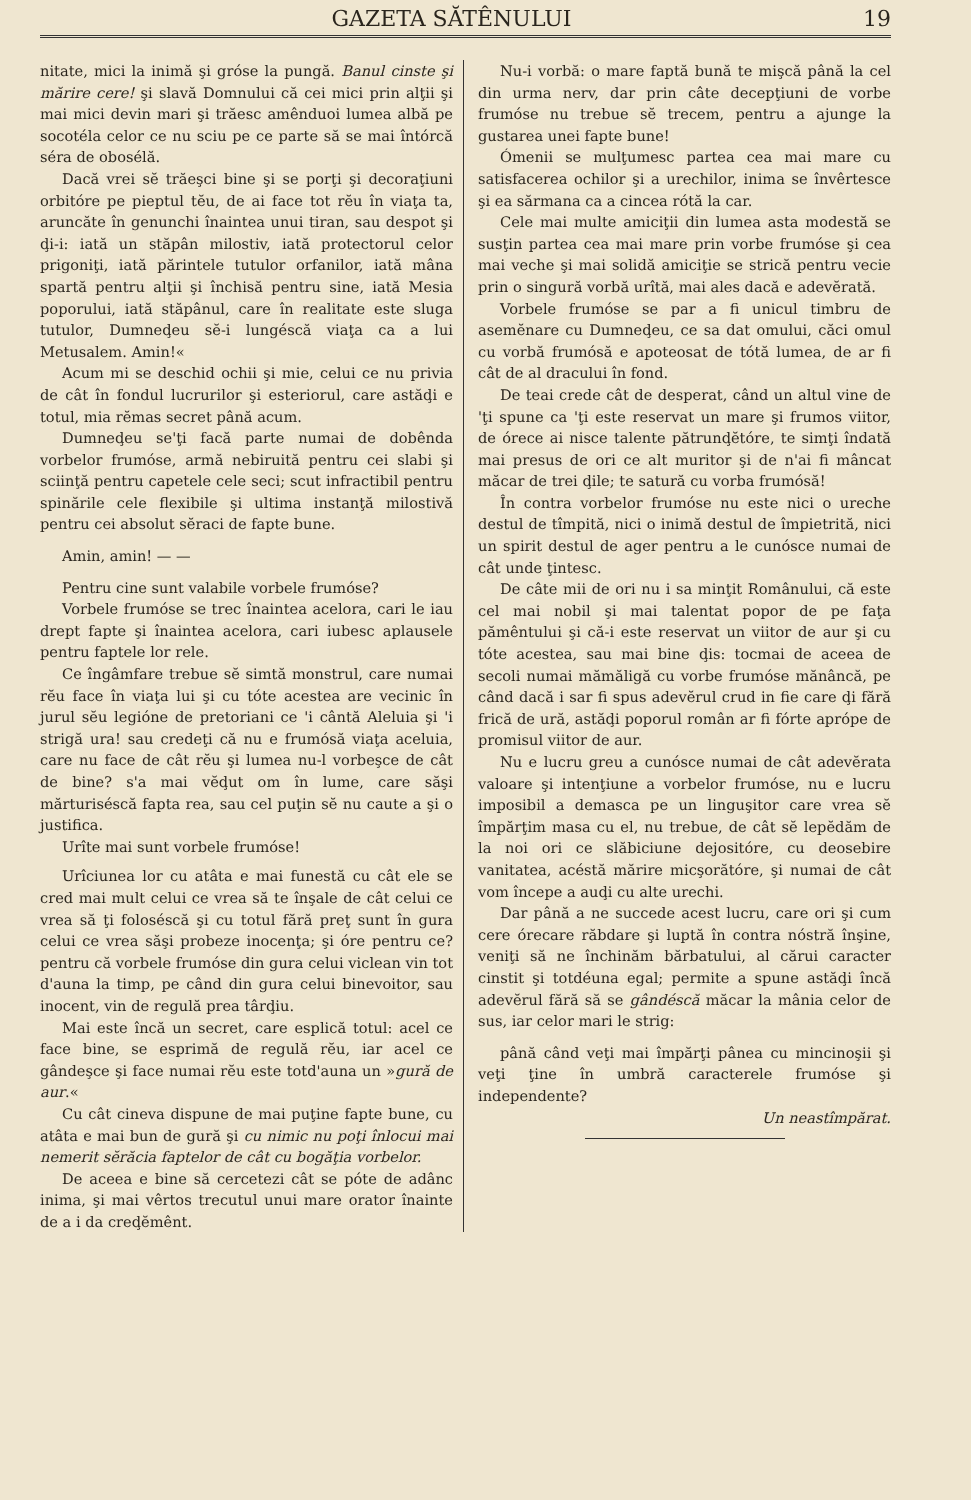GAZETA SĂTÊNULUI 19
nitate, mici la inimă şi gróse la pungă. Banul cinste şi mărire cere! şi slavă Domnului că cei mici prin alţii şi mai mici devin mari şi trăesc amênduoi lumea albă pe socotéla celor ce nu sciu pe ce parte să se mai întórcă séra de obosélă.
Dacă vrei sĕ trăeşci bine şi se porţi şi decoraţiuni orbitóre pe pieptul tĕu, de ai face tot rĕu în viaţa ta, aruncăte în genunchi înaintea unui tiran, sau despot şi ḑi-i: iată un stăpân milostiv, iată protectorul celor prigoniţi, iată părintele tutulor orfanilor, iată mâna spartă pentru alţii şi închisă pentru sine, iată Mesia poporului, iată stăpânul, care în realitate este sluga tutulor, Dumneḑeu sĕ-i lungéscă viaţa ca a lui Metusalem. Amin!«
Acum mi se deschid ochii şi mie, celui ce nu privia de cât în fondul lucrurilor şi esteriorul, care astăḑi e totul, mia rĕmas secret până acum.
Dumneḑeu se'ţi facă parte numai de dobênda vorbelor frumóse, armă nebiruită pentru cei slabi şi sciinţă pentru capetele cele seci; scut infractibil pentru spinările cele flexibile şi ultima instanţă milostivă pentru cei absolut sĕraci de fapte bune.
Amin, amin! — —
Pentru cine sunt valabile vorbele frumóse?
Vorbele frumóse se trec înaintea acelora, cari le iau drept fapte şi înaintea acelora, cari iubesc aplausele pentru faptele lor rele.
Ce îngâmfare trebue sĕ simtă monstrul, care numai rĕu face în viaţa lui şi cu tóte acestea are vecinic în jurul sĕu legióne de pretoriani ce 'i cântă Aleluia şi 'i strigă ura! sau credeţi că nu e frumósă viaţa aceluia, care nu face de cât rĕu şi lumea nu-l vorbeşce de cât de bine? s'a mai vĕḑut om în lume, care săşi mărturiséscă fapta rea, sau cel puţin sĕ nu caute a şi o justifica.
Urîte mai sunt vorbele frumóse!
Urîciunea lor cu atâta e mai funestă cu cât ele se cred mai mult celui ce vrea să te înşale de cât celui ce vrea să ţi foloséscă şi cu totul fără preţ sunt în gura celui ce vrea săşi probeze inocenţa; şi óre pentru ce? pentru că vorbele frumóse din gura celui viclean vin tot d'auna la timp, pe când din gura celui binevoitor, sau inocent, vin de regulă prea târḑiu.
Mai este încă un secret, care esplică totul: acel ce face bine, se esprimă de regulă rĕu, iar acel ce gândeşce şi face numai rĕu este totd'auna un »gură de aur.«
Cu cât cineva dispune de mai puţine fapte bune, cu atâta e mai bun de gură şi cu nimic nu poţi înlocui mai nemerit sĕrăcia faptelor de cât cu bogăţia vorbelor.
De aceea e bine să cercetezi cât se póte de adânc inima, şi mai vêrtos trecutul unui mare orator înainte de a i da creḑĕmênt.
Nu-i vorbă: o mare faptă bună te mişcă până la cel din urma nerv, dar prin câte decepţiuni de vorbe frumóse nu trebue sĕ trecem, pentru a ajunge la gustarea unei fapte bune!
Ómenii se mulţumesc partea cea mai mare cu satisfacerea ochilor şi a urechilor, inima se învêrtesce şi ea sărmana ca a cincea rótă la car.
Cele mai multe amiciţii din lumea asta modestă se susţin partea cea mai mare prin vorbe frumóse şi cea mai veche şi mai solidă amiciţie se strică pentru vecie prin o singură vorbă urîtă, mai ales dacă e adevĕrată.
Vorbele frumóse se par a fi unicul timbru de asemĕnare cu Dumneḑeu, ce sa dat omului, căci omul cu vorbă frumósă e apoteosat de tótă lumea, de ar fi cât de al dracului în fond.
De teai crede cât de desperat, când un altul vine de 'ţi spune ca 'ţi este reservat un mare şi frumos viitor, de órece ai nisce talente pătrunḑĕtóre, te simţi îndată mai presus de ori ce alt muritor şi de n'ai fi mâncat măcar de trei ḑile; te satură cu vorba frumósă!
În contra vorbelor frumóse nu este nici o ureche destul de tîmpită, nici o inimă destul de împietrită, nici un spirit destul de ager pentru a le cunósce numai de cât unde ţintesc.
De câte mii de ori nu i sa minţit Românului, că este cel mai nobil şi mai talentat popor de pe faţa pămêntului şi că-i este reservat un viitor de aur şi cu tóte acestea, sau mai bine ḑis: tocmai de aceea de secoli numai mămăligă cu vorbe frumóse mănâncă, pe când dacă i sar fi spus adevĕrul crud in fie care ḑi fără frică de ură, astăḑi poporul român ar fi fórte aprópe de promisul viitor de aur.
Nu e lucru greu a cunósce numai de cât adevĕrata valoare şi intenţiune a vorbelor frumóse, nu e lucru imposibil a demasca pe un linguşitor care vrea sĕ împărţim masa cu el, nu trebue, de cât sĕ lepĕdăm de la noi ori ce slăbiciune dejositóre, cu deosebire vanitatea, acéstă mărire micşorătóre, şi numai de cât vom începe a auḑi cu alte urechi.
Dar până a ne succede acest lucru, care ori şi cum cere órecare răbdare şi luptă în contra nóstră înşine, veniţi să ne închinăm bărbatului, al cărui caracter cinstit şi totdéuna egal; permite a spune astăḑi încă adevĕrul fără să se gândéscă măcar la mânia celor de sus, iar celor mari le strig:
până când veţi mai împărţi pânea cu mincinoşii şi veţi ţine în umbră caracterele frumóse şi independente?
Un neastîmpărat.